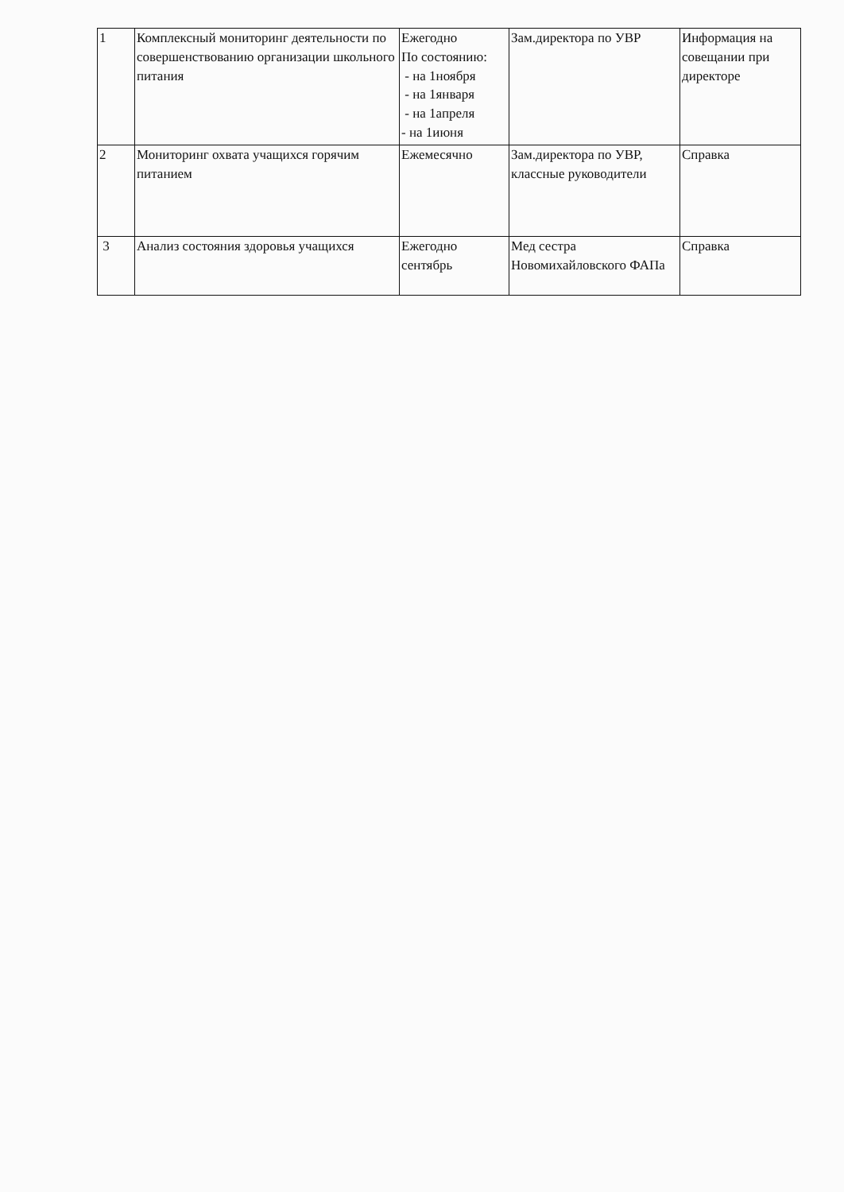| 1 | Комплексный мониторинг деятельности по совершенствованию организации школьного питания | Ежегодно По состоянию: - на 1ноября - на 1января - на 1апреля - на 1июня | Зам.директора по УВР | Информация на совещании при директоре |
| 2 | Мониторинг охвата учащихся горячим питанием | Ежемесячно | Зам.директора по УВР, классные руководители | Справка |
| 3 | Анализ состояния здоровья учащихся | Ежегодно сентябрь | Мед сестра Новомихайловского ФАПа | Справка |